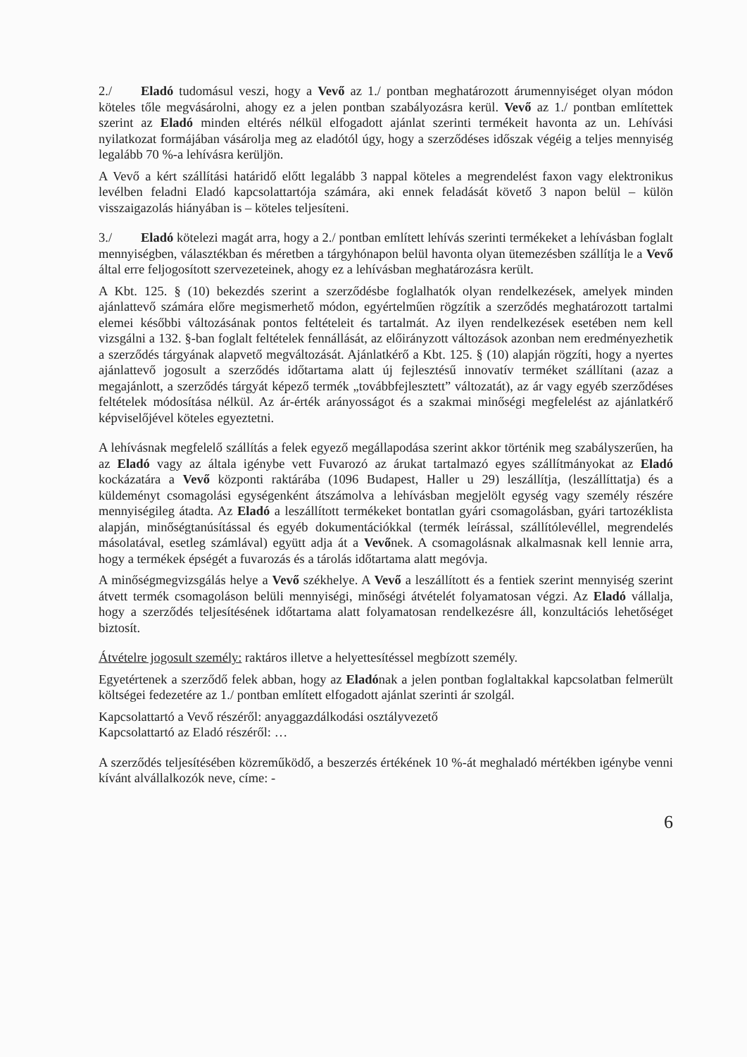2./ Eladó tudomásul veszi, hogy a Vevő az 1./ pontban meghatározott árumennyiséget olyan módon köteles tőle megvásárolni, ahogy ez a jelen pontban szabályozásra kerül. Vevő az 1./ pontban említettek szerint az Eladó minden eltérés nélkül elfogadott ajánlat szerinti termékeit havonta az un. Lehívási nyilatkozat formájában vásárolja meg az eladótól úgy, hogy a szerződéses időszak végéig a teljes mennyiség legalább 70 %-a lehívásra kerüljön.
A Vevő a kért szállítási határidő előtt legalább 3 nappal köteles a megrendelést faxon vagy elektronikus levélben feladni Eladó kapcsolattartója számára, aki ennek feladását követő 3 napon belül – külön visszaigazolás hiányában is – köteles teljesíteni.
3./ Eladó kötelezi magát arra, hogy a 2./ pontban említett lehívás szerinti termékeket a lehívásban foglalt mennyiségben, választékban és méretben a tárgyhónapon belül havonta olyan ütemezésben szállítja le a Vevő által erre feljogosított szervezeteinek, ahogy ez a lehívásban meghatározásra került.
A Kbt. 125. § (10) bekezdés szerint a szerződésbe foglalhatók olyan rendelkezések, amelyek minden ajánlattevő számára előre megismerhető módon, egyértelműen rögzítik a szerződés meghatározott tartalmi elemei későbbi változásának pontos feltételeit és tartalmát. Az ilyen rendelkezések esetében nem kell vizsgálni a 132. §-ban foglalt feltételek fennállását, az előirányzott változások azonban nem eredményezhetik a szerződés tárgyának alapvető megváltozását. Ajánlatkérő a Kbt. 125. § (10) alapján rögzíti, hogy a nyertes ajánlattevő jogosult a szerződés időtartama alatt új fejlesztésű innovatív terméket szállítani (azaz a megajánlott, a szerződés tárgyát képező termék „továbbfejlesztett” változatát), az ár vagy egyéb szerződéses feltételek módosítása nélkül. Az ár-érték arányosságot és a szakmai minőségi megfelelést az ajánlatkérő képviselőjével köteles egyeztetni.
A lehívásnak megfelelő szállítás a felek egyező megállapodása szerint akkor történik meg szabályszerűen, ha az Eladó vagy az általa igénybe vett Fuvarozó az árukat tartalmazó egyes szállítmányokat az Eladó kockázatára a Vevő központi raktárába (1096 Budapest, Haller u 29) leszállítja, (leszállíttatja) és a küldeményt csomagolási egységenként átszámolva a lehívásban megjelölt egység vagy személy részére mennyiségileg átadta. Az Eladó a leszállított termékeket bontatlan gyári csomagolásban, gyári tartozéklista alapján, minőségtanúsítással és egyéb dokumentációkkal (termék leírással, szállítólevéllel, megrendelés másolatával, esetleg számlával) együtt adja át a Vevőnek. A csomagolásnak alkalmasnak kell lennie arra, hogy a termékek épségét a fuvarozás és a tárolás időtartama alatt megóvja.
A minőségmegvizsgálás helye a Vevő székhelye. A Vevő a leszállított és a fentiek szerint mennyiség szerint átvett termék csomagoláson belüli mennyiségi, minőségi átvételét folyamatosan végzi. Az Eladó vállalja, hogy a szerződés teljesítésének időtartama alatt folyamatosan rendelkezésre áll, konzultációs lehetőséget biztosít.
Átvételre jogosult személy: raktáros illetve a helyettesítéssel megbízott személy.
Egyetértenek a szerződő felek abban, hogy az Eladónak a jelen pontban foglaltakkal kapcsolatban felmerült költségei fedezetére az 1./ pontban említett elfogadott ajánlat szerinti ár szolgál.
Kapcsolattartó a Vevő részéről: anyaggazdálkodási osztályvezető
Kapcsolattartó az Eladó részéről: …
A szerződés teljesítésében közreműködő, a beszerzés értékének 10 %-át meghaladó mértékben igénybe venni kívánt alvállalkozók neve, címe: -
6